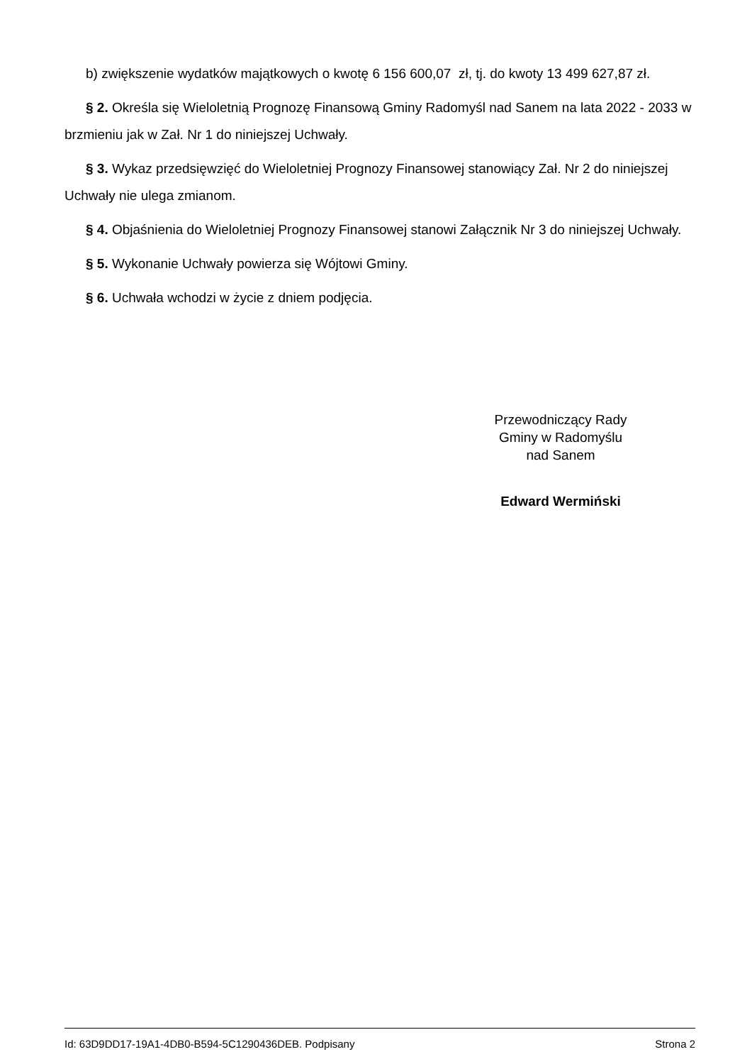b) zwiększenie wydatków majątkowych o kwotę 6 156 600,07 zł, tj. do kwoty 13 499 627,87 zł.
§ 2. Określa się Wieloletnią Prognozę Finansową Gminy Radomyśl nad Sanem na lata 2022 - 2033 w brzmieniu jak w Zał. Nr 1 do niniejszej Uchwały.
§ 3. Wykaz przedsięwzięć do Wieloletniej Prognozy Finansowej stanowiący Zał. Nr 2 do niniejszej Uchwały nie ulega zmianom.
§ 4. Objaśnienia do Wieloletniej Prognozy Finansowej stanowi Załącznik Nr 3 do niniejszej Uchwały.
§ 5. Wykonanie Uchwały powierza się Wójtowi Gminy.
§ 6. Uchwała wchodzi w życie z dniem podjęcia.
Przewodniczący Rady
Gminy w Radomyślu
nad Sanem
Edward Wermiński
Id: 63D9DD17-19A1-4DB0-B594-5C1290436DEB. Podpisany Strona 2